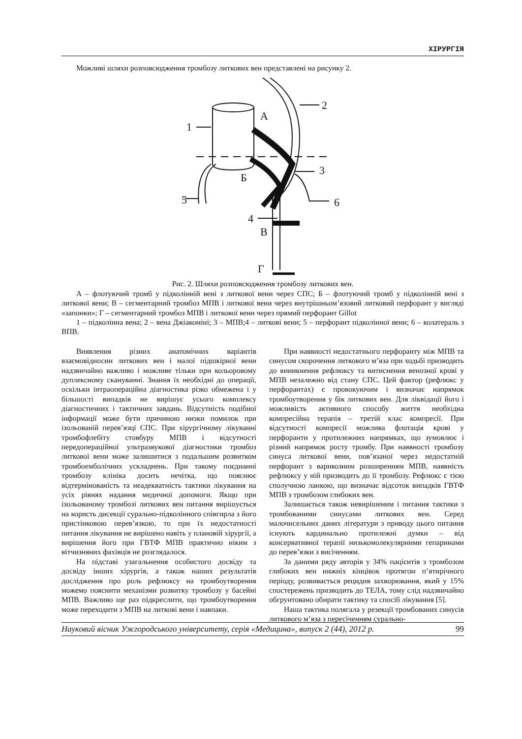ХІРУРГІЯ
Можливі шляхи розповсюдження тромбозу литкових вен представлені на рисунку 2.
5
1
2
3
4
6
А
Б
В
Г
Рис. 2. Шляхи розповсюдження тромбозу литкових вен.
А – флотуючий тромб у підколінній вені з литкової вени через СПС; Б – флотуючий тромб у підколінній вені з литкової вени; В – сегментарний тромбоз МПВ і литкової вени через внутрішньом’язовий литковий перфорант у вигляді «запонки»; Г – сегментарний тромбоз МПВ і литкової вени через прямий перфорант Gillot
1 – підколінна вена; 2 – вена Джіакоміні; 3 – МПВ;4 – литкові вени; 5 – перфорант підколінної вени; 6 – колатераль з ВПВ.
Виявлення різних анатомічних варіантів взаємовідносин литкових вен і малої підшкірної вени надзвичайно важливо і можливе тільки при кольоровому дуплексному скануванні. Знання їх необхідні до операції, оскільки інтраопераційна діагностика різко обмежена і у більшості випадків не вирішує усього комплексу діагностичних і тактичних завдань. Відсутність подібної інформації може бути причиною низки помилок при ізольованій перев’язці СПС. При хірургічному лікуванні тромбофлебіту стовбуру МПВ і відсутності передопераційної ультразвукової діагностики тромбоз литкової вени може залишитися з подальшим розвитком тромбоемболічних ускладнень. При такому поєднанні тромбозу клініка досить нечітка, що пояснює відтермінованість та неадекватність тактики лікування на усіх рівнях надання медичної допомоги. Якщо при ізольованому тромбозі литкових вен питання вирішується на користь дисекції сурально-підколінного співгирла з його пристінковою перев’язкою, то при їх недостатності питання лікування не вирішено навіть у плановій хірургії, а вирішення його при ГВТФ МПВ практично ніким з вітчизняних фахівців не розглядалося.
На підставі узагальнення особистого досвіду та досвіду інших хірургів, а також наших результатів дослідження про роль рефлюксу на тромбоутворення можемо пояснити механізми розвитку тромбозу у басейні МПВ. Важливо ще раз підкреслити, що тромбоутворення може переходити з МПВ на литкові вени і навпаки.
При наявності недостатнього перфоранту між МПВ та синусом скорочення литкового м’яза при ходьбі призводить до виникнення рефлюксу та витиснення венозної крові у МПВ незалежно від стану СПС. Цей фактор (рефлюкс у перфорантах) є провокуючим і визначає напрямок тромбоутворення у бік литкових вен. Для ліквідації його і можливість активного способу життя необхідна компресійна терапія – третій клас компресії. При відсутності компресії можлива флотація крові у перфоранти у протилежних напрямках, що зумовлює і різний напрямок росту тромбу. При наявності тромбозу синуса литкової вени, пов’язаної через недостатній перфорант з варикозним розширенням МПВ, наявність рефлюксу у ній призводить до її тромбозу. Рефлюкс є тією сполучною ланкою, що визначає відсоток випадків ГВТФ МПВ з тромбозом глибоких вен.
Залишається також невирішеним і питання тактики з тромбованими синусами литкових вен. Серед малочисельних даних літератури з приводу цього питання існують кардинально протилежні думки – від консервативної терапії низькомолекулярними гепаринами до перев’язки з висіченням.
За даними ряду авторів у 34% пацієнтів з тромбозом глибоких вен нижніх кінцівок протягом п’ятирічного періоду, розвивається рецидив захворювання, який у 15% спостережень призводить до ТЕЛА, тому слід надзвичайно обгрунтовано обирати тактику та спосіб лікування [5].
Наша тактика полягала у резекції тромбованих синусів литкового м’яза з пересіченням сурально-
Науковий вісник Ужгородського університету, серія «Медицина», випуск 2 (44), 2012 р. 99